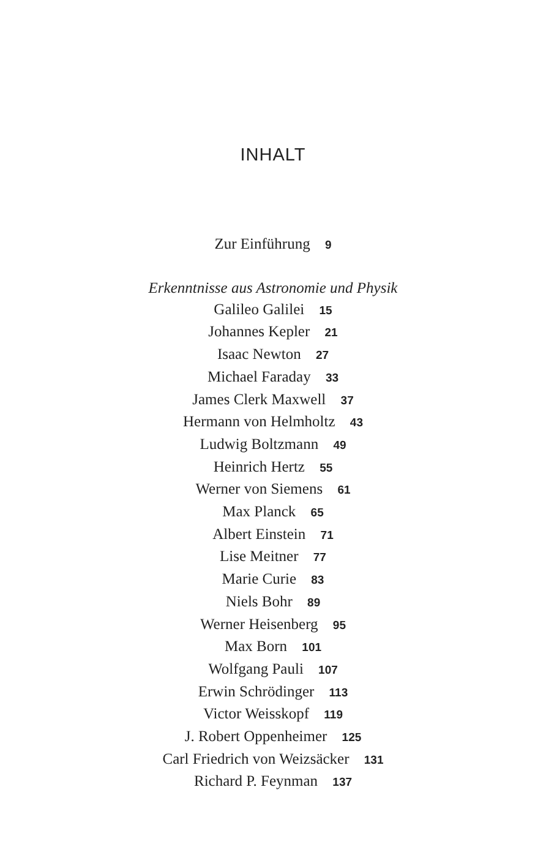INHALT
Zur Einführung 9
Erkenntnisse aus Astronomie und Physik
Galileo Galilei 15
Johannes Kepler 21
Isaac Newton 27
Michael Faraday 33
James Clerk Maxwell 37
Hermann von Helmholtz 43
Ludwig Boltzmann 49
Heinrich Hertz 55
Werner von Siemens 61
Max Planck 65
Albert Einstein 71
Lise Meitner 77
Marie Curie 83
Niels Bohr 89
Werner Heisenberg 95
Max Born 101
Wolfgang Pauli 107
Erwin Schrödinger 113
Victor Weisskopf 119
J. Robert Oppenheimer 125
Carl Friedrich von Weizsäcker 131
Richard P. Feynman 137